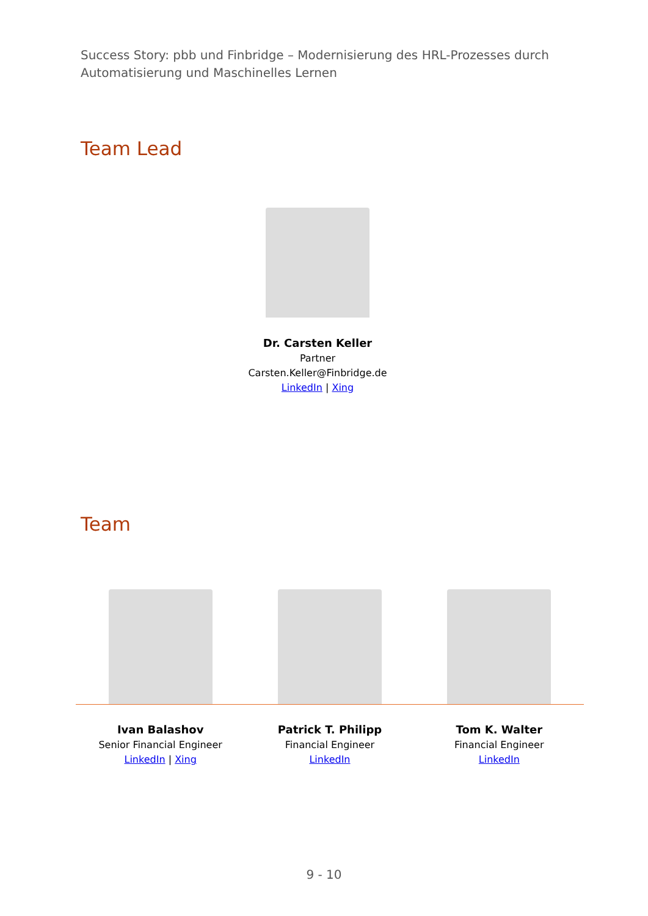Success Story: pbb und Finbridge – Modernisierung des HRL-Prozesses durch Automatisierung und Maschinelles Lernen
Team Lead
Dr. Carsten Keller
Partner
Carsten.Keller@Finbridge.de
LinkedIn | Xing
Team
Ivan Balashov
Senior Financial Engineer
LinkedIn | Xing
Patrick T. Philipp
Financial Engineer
LinkedIn
Tom K. Walter
Financial Engineer
LinkedIn
9 - 10